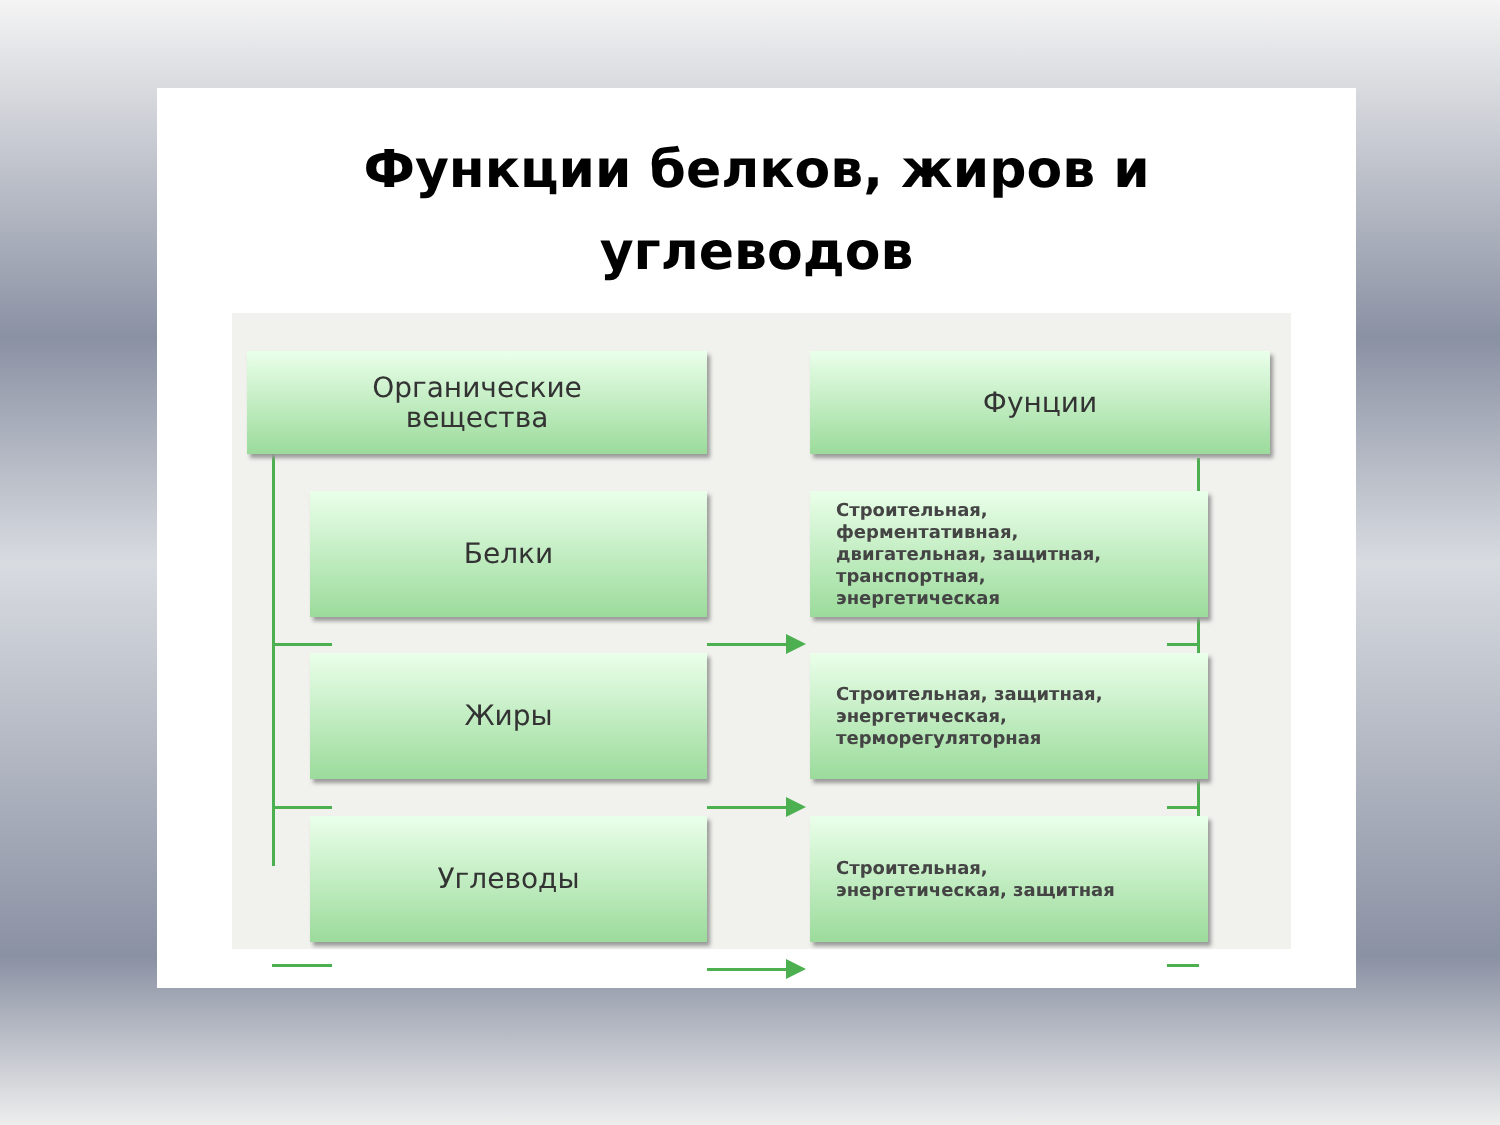Функции белков, жиров и
углеводов
Органические
вещества
Фунции
Белки
Строительная,
ферментативная,
двигательная, защитная,
транспортная,
энергетическая
Жиры
Строительная, защитная,
энергетическая,
терморегуляторная
Углеводы
Строительная,
энергетическая, защитная